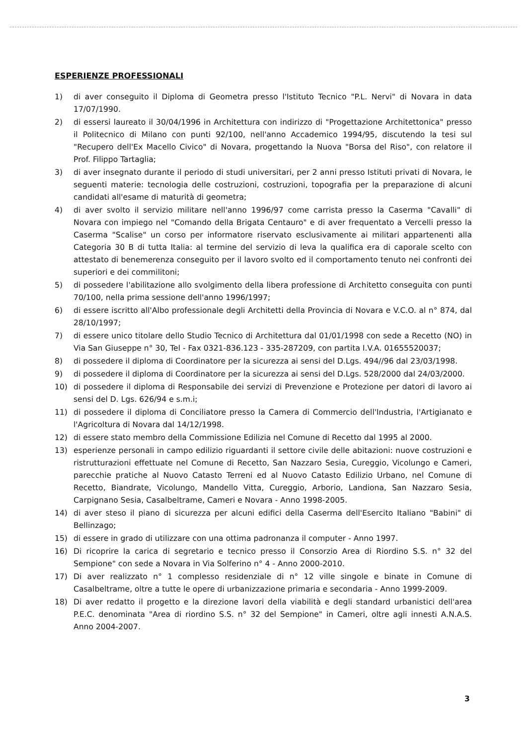ESPERIENZE PROFESSIONALI
1) di aver conseguito il Diploma di Geometra presso l'Istituto Tecnico "P.L. Nervi" di Novara in data 17/07/1990.
2) di essersi laureato il 30/04/1996 in Architettura con indirizzo di "Progettazione Architettonica" presso il Politecnico di Milano con punti 92/100, nell'anno Accademico 1994/95, discutendo la tesi sul "Recupero dell'Ex Macello Civico" di Novara, progettando la Nuova "Borsa del Riso", con relatore il Prof. Filippo Tartaglia;
3) di aver insegnato durante il periodo di studi universitari, per 2 anni presso Istituti privati di Novara, le seguenti materie: tecnologia delle costruzioni, costruzioni, topografia per la preparazione di alcuni candidati all'esame di maturità di geometra;
4) di aver svolto il servizio militare nell'anno 1996/97 come carrista presso la Caserma "Cavalli" di Novara con impiego nel "Comando della Brigata Centauro" e di aver frequentato a Vercelli presso la Caserma "Scalise" un corso per informatore riservato esclusivamente ai militari appartenenti alla Categoria 30 B di tutta Italia: al termine del servizio di leva la qualifica era di caporale scelto con attestato di benemerenza conseguito per il lavoro svolto ed il comportamento tenuto nei confronti dei superiori e dei commilitoni;
5) di possedere l'abilitazione allo svolgimento della libera professione di Architetto conseguita con punti 70/100, nella prima sessione dell'anno 1996/1997;
6) di essere iscritto all'Albo professionale degli Architetti della Provincia di Novara e V.C.O. al n° 874, dal 28/10/1997;
7) di essere unico titolare dello Studio Tecnico di Architettura dal 01/01/1998 con sede a Recetto (NO) in Via San Giuseppe n° 30, Tel - Fax 0321-836.123 - 335-287209, con partita I.V.A. 01655520037;
8) di possedere il diploma di Coordinatore per la sicurezza ai sensi del D.Lgs. 494//96 dal 23/03/1998.
9) di possedere il diploma di Coordinatore per la sicurezza ai sensi del D.Lgs. 528/2000 dal 24/03/2000.
10) di possedere il diploma di Responsabile dei servizi di Prevenzione e Protezione per datori di lavoro ai sensi del D. Lgs. 626/94 e s.m.i;
11) di possedere il diploma di Conciliatore presso la Camera di Commercio dell'Industria, l'Artigianato e l'Agricoltura di Novara dal 14/12/1998.
12) di essere stato membro della Commissione Edilizia nel Comune di Recetto dal 1995 al 2000.
13) esperienze personali in campo edilizio riguardanti il settore civile delle abitazioni: nuove costruzioni e ristrutturazioni effettuate nel Comune di Recetto, San Nazzaro Sesia, Cureggio, Vicolungo e Cameri, parecchie pratiche al Nuovo Catasto Terreni ed al Nuovo Catasto Edilizio Urbano, nel Comune di Recetto, Biandrate, Vicolungo, Mandello Vitta, Cureggio, Arborio, Landiona, San Nazzaro Sesia, Carpignano Sesia, Casalbeltrame, Cameri e Novara - Anno 1998-2005.
14) di aver steso il piano di sicurezza per alcuni edifici della Caserma dell'Esercito Italiano "Babini" di Bellinzago;
15) di essere in grado di utilizzare con una ottima padronanza il computer - Anno 1997.
16) Di ricoprire la carica di segretario e tecnico presso il Consorzio Area di Riordino S.S. n° 32 del Sempione" con sede a Novara in Via Solferino n° 4 - Anno 2000-2010.
17) Di aver realizzato n° 1 complesso residenziale di n° 12 ville singole e binate in Comune di Casalbeltrame, oltre a tutte le opere di urbanizzazione primaria e secondaria - Anno 1999-2009.
18) Di aver redatto il progetto e la direzione lavori della viabilità e degli standard urbanistici dell'area P.E.C. denominata "Area di riordino S.S. n° 32 del Sempione" in Cameri, oltre agli innesti A.N.A.S. Anno 2004-2007.
3